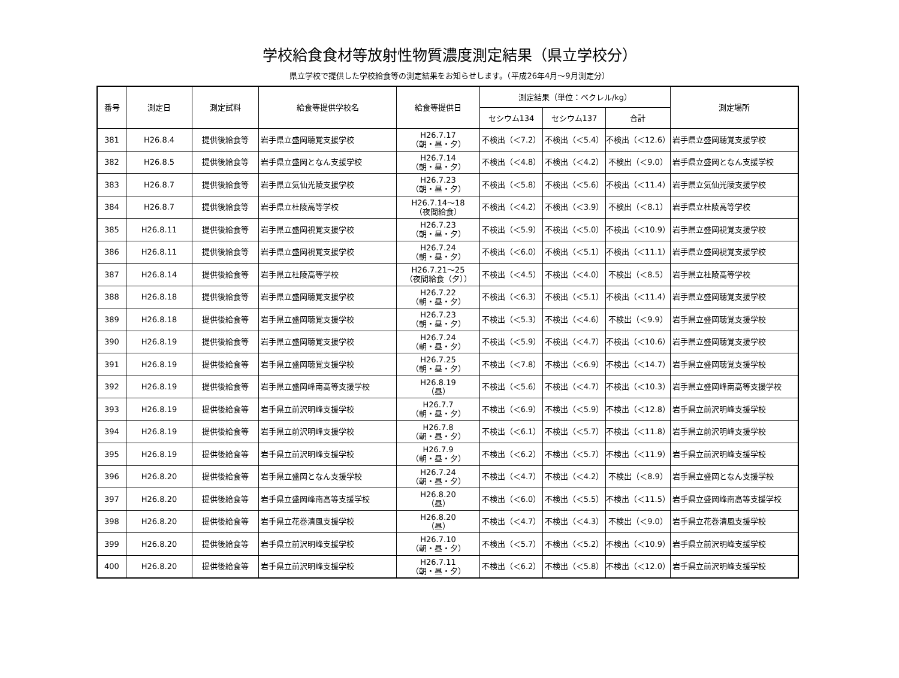学校給食食材等放射性物質濃度測定結果（県立学校分）
県立学校で提供した学校給食等の測定結果をお知らせします。（平成26年4月～9月測定分）
| 番号 | 測定日 | 測定試料 | 給食等提供学校名 | 給食等提供日 | 測定結果（単位：ベクレル/kg） | | | 測定場所 |
| --- | --- | --- | --- | --- | --- | --- | --- | --- |
| | | | | | セシウム134 | セシウム137 | 合計 | |
| 381 | H26.8.4 | 提供後給食等 | 岩手県立盛岡聴覚支援学校 | H26.7.17 （朝・昼・夕） | 不検出（＜7.2） | 不検出（＜5.4） | 不検出（＜12.6） | 岩手県立盛岡聴覚支援学校 |
| 382 | H26.8.5 | 提供後給食等 | 岩手県立盛岡となん支援学校 | H26.7.14 （朝・昼・夕） | 不検出（＜4.8） | 不検出（＜4.2） | 不検出（＜9.0） | 岩手県立盛岡となん支援学校 |
| 383 | H26.8.7 | 提供後給食等 | 岩手県立気仙光陵支援学校 | H26.7.23 （朝・昼・夕） | 不検出（＜5.8） | 不検出（＜5.6） | 不検出（＜11.4） | 岩手県立気仙光陵支援学校 |
| 384 | H26.8.7 | 提供後給食等 | 岩手県立杜陵高等学校 | H26.7.14～18 （夜間給食） | 不検出（＜4.2） | 不検出（＜3.9） | 不検出（＜8.1） | 岩手県立杜陵高等学校 |
| 385 | H26.8.11 | 提供後給食等 | 岩手県立盛岡視覚支援学校 | H26.7.23 （朝・昼・夕） | 不検出（＜5.9） | 不検出（＜5.0） | 不検出（＜10.9） | 岩手県立盛岡視覚支援学校 |
| 386 | H26.8.11 | 提供後給食等 | 岩手県立盛岡視覚支援学校 | H26.7.24 （朝・昼・夕） | 不検出（＜6.0） | 不検出（＜5.1） | 不検出（＜11.1） | 岩手県立盛岡視覚支援学校 |
| 387 | H26.8.14 | 提供後給食等 | 岩手県立杜陵高等学校 | H26.7.21～25 （夜間給食（夕）） | 不検出（＜4.5） | 不検出（＜4.0） | 不検出（＜8.5） | 岩手県立杜陵高等学校 |
| 388 | H26.8.18 | 提供後給食等 | 岩手県立盛岡聴覚支援学校 | H26.7.22 （朝・昼・夕） | 不検出（＜6.3） | 不検出（＜5.1） | 不検出（＜11.4） | 岩手県立盛岡聴覚支援学校 |
| 389 | H26.8.18 | 提供後給食等 | 岩手県立盛岡聴覚支援学校 | H26.7.23 （朝・昼・夕） | 不検出（＜5.3） | 不検出（＜4.6） | 不検出（＜9.9） | 岩手県立盛岡聴覚支援学校 |
| 390 | H26.8.19 | 提供後給食等 | 岩手県立盛岡聴覚支援学校 | H26.7.24 （朝・昼・夕） | 不検出（＜5.9） | 不検出（＜4.7） | 不検出（＜10.6） | 岩手県立盛岡聴覚支援学校 |
| 391 | H26.8.19 | 提供後給食等 | 岩手県立盛岡聴覚支援学校 | H26.7.25 （朝・昼・夕） | 不検出（＜7.8） | 不検出（＜6.9） | 不検出（＜14.7） | 岩手県立盛岡聴覚支援学校 |
| 392 | H26.8.19 | 提供後給食等 | 岩手県立盛岡峰南高等支援学校 | H26.8.19 （昼） | 不検出（＜5.6） | 不検出（＜4.7） | 不検出（＜10.3） | 岩手県立盛岡峰南高等支援学校 |
| 393 | H26.8.19 | 提供後給食等 | 岩手県立前沢明峰支援学校 | H26.7.7 （朝・昼・夕） | 不検出（＜6.9） | 不検出（＜5.9） | 不検出（＜12.8） | 岩手県立前沢明峰支援学校 |
| 394 | H26.8.19 | 提供後給食等 | 岩手県立前沢明峰支援学校 | H26.7.8 （朝・昼・夕） | 不検出（＜6.1） | 不検出（＜5.7） | 不検出（＜11.8） | 岩手県立前沢明峰支援学校 |
| 395 | H26.8.19 | 提供後給食等 | 岩手県立前沢明峰支援学校 | H26.7.9 （朝・昼・夕） | 不検出（＜6.2） | 不検出（＜5.7） | 不検出（＜11.9） | 岩手県立前沢明峰支援学校 |
| 396 | H26.8.20 | 提供後給食等 | 岩手県立盛岡となん支援学校 | H26.7.24 （朝・昼・夕） | 不検出（＜4.7） | 不検出（＜4.2） | 不検出（＜8.9） | 岩手県立盛岡となん支援学校 |
| 397 | H26.8.20 | 提供後給食等 | 岩手県立盛岡峰南高等支援学校 | H26.8.20 （昼） | 不検出（＜6.0） | 不検出（＜5.5） | 不検出（＜11.5） | 岩手県立盛岡峰南高等支援学校 |
| 398 | H26.8.20 | 提供後給食等 | 岩手県立花巻清風支援学校 | H26.8.20 （昼） | 不検出（＜4.7） | 不検出（＜4.3） | 不検出（＜9.0） | 岩手県立花巻清風支援学校 |
| 399 | H26.8.20 | 提供後給食等 | 岩手県立前沢明峰支援学校 | H26.7.10 （朝・昼・夕） | 不検出（＜5.7） | 不検出（＜5.2） | 不検出（＜10.9） | 岩手県立前沢明峰支援学校 |
| 400 | H26.8.20 | 提供後給食等 | 岩手県立前沢明峰支援学校 | H26.7.11 （朝・昼・夕） | 不検出（＜6.2） | 不検出（＜5.8） | 不検出（＜12.0） | 岩手県立前沢明峰支援学校 |